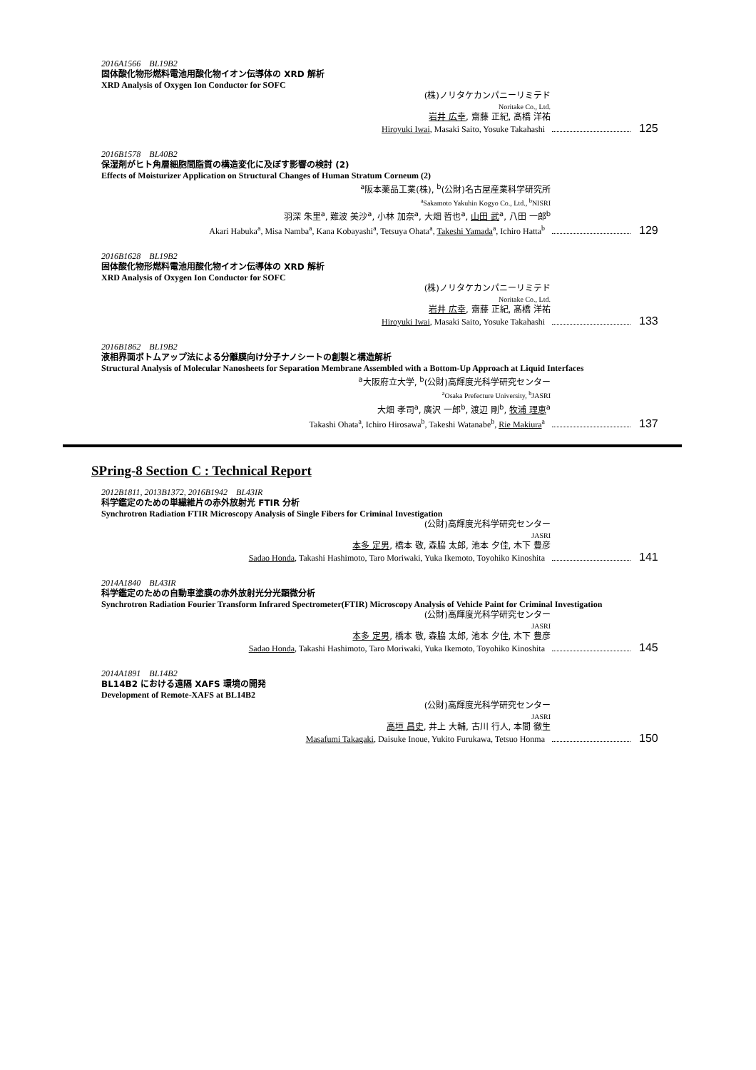2016A1566　BL19B2
固体酸化物形燃料電池用酸化物イオン伝導体の XRD 解析
XRD Analysis of Oxygen Ion Conductor for SOFC
(株)ノリタケカンパニーリミテド
Noritake Co., Ltd.
岩井 広幸, 齋藤 正紀, 髙橋 洋祐
Hiroyuki Iwai, Masaki Saito, Yosuke Takahashi 125
2016B1578　BL40B2
保湿剤がヒト角層細胞間脂質の構造変化に及ぼす影響の検討 (2)
Effects of Moisturizer Application on Structural Changes of Human Stratum Corneum (2)
<sup>a</sup> 阪本薬品工業(株), <sup>b</sup>(公財)名古屋産業科学研究所
<sup>a</sup> Sakamoto Yakuhin Kogyo Co., Ltd., <sup>b</sup>NISRI
羽深 朱里<sup>a</sup>, 難波 美沙<sup>a</sup>, 小林 加奈<sup>a</sup>, 大畑 哲也<sup>a</sup>, 山田 武<sup>a</sup>, 八田 一郎<sup>b</sup>
Akari Habuka<sup>a</sup>, Misa Namba<sup>a</sup>, Kana Kobayashi<sup>a</sup>, Tetsuya Ohata<sup>a</sup>, Takeshi Yamada<sup>a</sup>, Ichiro Hatta<sup>b</sup> 129
2016B1628　BL19B2
固体酸化物形燃料電池用酸化物イオン伝導体の XRD 解析
XRD Analysis of Oxygen Ion Conductor for SOFC
(株)ノリタケカンパニーリミテド
Noritake Co., Ltd.
岩井 広幸, 齋藤 正紀, 髙橋 洋祐
Hiroyuki Iwai, Masaki Saito, Yosuke Takahashi 133
2016B1862　BL19B2
液相界面ボトムアップ法による分離膜向け分子ナノシートの創製と構造解析
Structural Analysis of Molecular Nanosheets for Separation Membrane Assembled with a Bottom-Up Approach at Liquid Interfaces
<sup>a</sup> 大阪府立大学, <sup>b</sup>(公財)高輝度光科学研究センター
<sup>a</sup> Osaka Prefecture University, <sup>b</sup>JASRI
大畑 孝司<sup>a</sup>, 廣沢 一郎<sup>b</sup>, 渡辺 剛<sup>b</sup>, 牧浦 理恵<sup>a</sup>
Takashi Ohata<sup>a</sup>, Ichiro Hirosawa<sup>b</sup>, Takeshi Watanabe<sup>b</sup>, Rie Makiura<sup>a</sup> 137
SPring-8 Section C : Technical Report
2012B1811, 2013B1372, 2016B1942　BL43IR
科学鑑定のための単繊維片の赤外放射光 FTIR 分析
Synchrotron Radiation FTIR Microscopy Analysis of Single Fibers for Criminal Investigation
(公財)高輝度光科学研究センター
JASRI
本多 定男, 橋本 敬, 森脇 太郎, 池本 夕佳, 木下 豊彦
Sadao Honda, Takashi Hashimoto, Taro Moriwaki, Yuka Ikemoto, Toyohiko Kinoshita 141
2014A1840　BL43IR
科学鑑定のための自動車塗膜の赤外放射光分光顕微分析
Synchrotron Radiation Fourier Transform Infrared Spectrometer(FTIR) Microscopy Analysis of Vehicle Paint for Criminal Investigation
(公財)高輝度光科学研究センター
JASRI
本多 定男, 橋本 敬, 森脇 太郎, 池本 夕佳, 木下 豊彦
Sadao Honda, Takashi Hashimoto, Taro Moriwaki, Yuka Ikemoto, Toyohiko Kinoshita 145
2014A1891　BL14B2
BL14B2 における遠隔 XAFS 環境の開発
Development of Remote-XAFS at BL14B2
(公財)高輝度光科学研究センター
JASRI
高垣 昌史, 井上 大輔, 古川 行人, 本間 徹生
Masafumi Takagaki, Daisuke Inoue, Yukito Furukawa, Tetsuo Honma 150